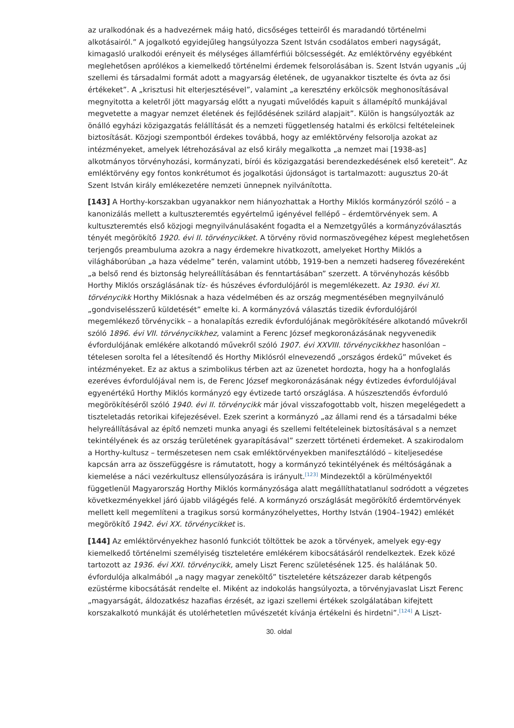az uralkodónak és a hadvezérnek máig ható, dicsőséges tetteiről és maradandó történelmi alkotásairól.” A jogalkotó egyidejűleg hangsúlyozza Szent István csodálatos emberi nagyságát, kimagasló uralkodói erényeit és mélységes államférfiúi bölcsességét. Az emléktörvény egyébként meglehetősen aprólékos a kiemelkedő történelmi érdemek felsorolásában is. Szent István ugyanis „új szellemi és társadalmi formát adott a magyarság életének, de ugyanakkor tisztelte és óvta az ősi értékeket”. A „krisztusi hit elterjesztésével”, valamint „a keresztény erkölcsök meghonosításával megnyitotta a keletről jött magyarság előtt a nyugati művelődés kapuit s államépítő munkájával megvetette a magyar nemzet életének és fejlődésének szilárd alapjait”. Külön is hangsúlyozták az önálló egyházi közigazgatás felállítását és a nemzeti függetlenség hatalmi és erkölcsi feltételeinek biztosítását. Közjogi szempontból érdekes továbbá, hogy az emléktörvény felsorolja azokat az intézményeket, amelyek létrehozásával az első király megalkotta „a nemzet mai [1938-as] alkotmányos törvényhozási, kormányzati, bírói és közigazgatási berendezkedésének első kereteit”. Az emléktörvény egy fontos konkrétumot és jogalkotási újdonságot is tartalmazott: augusztus 20-át Szent István király emlékezetére nemzeti ünnepnek nyilvánította.
[143] A Horthy-korszakban ugyanakkor nem hiányozhattak a Horthy Miklós kormányzóról szóló – a kanonizálás mellett a kultuszteremtés egyértelmű igényével fellépő – érdemtörvények sem. A kultuszteremtés első közjogi megnyilvánulásaként fogadta el a Nemzetgyűlés a kormányzóválasztás tényét megörökítő 1920. évi II. törvénycikket. A törvény rövid normaszövegéhez képest meglehetősen terjengős preambuluma azokra a nagy érdemekre hivatkozott, amelyeket Horthy Miklós a világháborúban „a haza védelme” terén, valamint utóbb, 1919-ben a nemzeti hadsereg fővezéreként „a belső rend és biztonság helyreállításában és fenntartásában” szerzett. A törvényhozás később Horthy Miklós országlásának tíz- és húszéves évfordulójáról is megemlékezett. Az 1930. évi XI. törvénycikk Horthy Miklósnak a haza védelmében és az ország megmentésében megnyilvánuló „gondviselésszerű küldetését” emelte ki. A kormányzóvá választás tizedik évfordulójáról megemlékező törvénycikk – a honalapítás ezredik évfordulójának megörökítésére alkotandó művekről szóló 1896. évi VII. törvénycikkhez, valamint a Ferenc József megkoronázásának negyvenedik évfordulójának emlékére alkotandó művekről szóló 1907. évi XXVIII. törvénycikkhez hasonlóan – tételesen sorolta fel a létesítendő és Horthy Miklósról elnevezendő „országos érdekű” műveket és intézményeket. Ez az aktus a szimbolikus térben azt az üzenetet hordozta, hogy ha a honfoglalás ezeréves évfordulójával nem is, de Ferenc József megkoronázásának négy évtizedes évfordulójával egyenértékű Horthy Miklós kormányzó egy évtizede tartó országlása. A húszesztendős évforduló megörökítéséről szóló 1940. évi II. törvénycikk már jóval visszafogottabb volt, hiszen megelégedett a tiszteletadás retorikai kifejezésével. Ezek szerint a kormányzó „az állami rend és a társadalmi béke helyreállításával az építő nemzeti munka anyagi és szellemi feltételeinek biztosításával s a nemzet tekintélyének és az ország területének gyarapításával” szerzett történeti érdemeket. A szakirodalom a Horthy-kultusz – természetesen nem csak emléktörvényekben manifesztálódó – kiteljesedése kapcsán arra az összefüggésre is rámutatott, hogy a kormányzó tekintélyének és méltóságának a kiemelése a náci vezérkultusz ellensúlyozására is irányult.<sup>[123]</sup> Mindezektől a körülményektől függetlenül Magyarország Horthy Miklós kormányzósága alatt megállíthatatlanul sodródott a végzetes következményekkel járó újabb világégés felé. A kormányzó országlását megörökítő érdemtörvények mellett kell megemlíteni a tragikus sorsú kormányzóhelyettes, Horthy István (1904–1942) emlékét megörökítő 1942. évi XX. törvénycikket is.
[144] Az emléktörvényekhez hasonló funkciót töltöttek be azok a törvények, amelyek egy-egy kiemelkedő történelmi személyiség tiszteletére emlékérem kibocsátásáról rendelkeztek. Ezek közé tartozott az 1936. évi XXI. törvénycikk, amely Liszt Ferenc születésének 125. és halálának 50. évfordulója alkalmából „a nagy magyar zeneköltő” tiszteletére kétszázezer darab kétpengős ezüstérme kibocsátását rendelte el. Miként az indokolás hangsúlyozta, a törvényjavaslat Liszt Ferenc „magyarságát, áldozatkész hazafias érzését, az igazi szellemi értékek szolgálatában kifejtett korszakalkotó munkáját és utolérhetetlen művészetét kívánja értékelni és hirdetni”.<sup>[124]</sup> A Liszt-
30. oldal